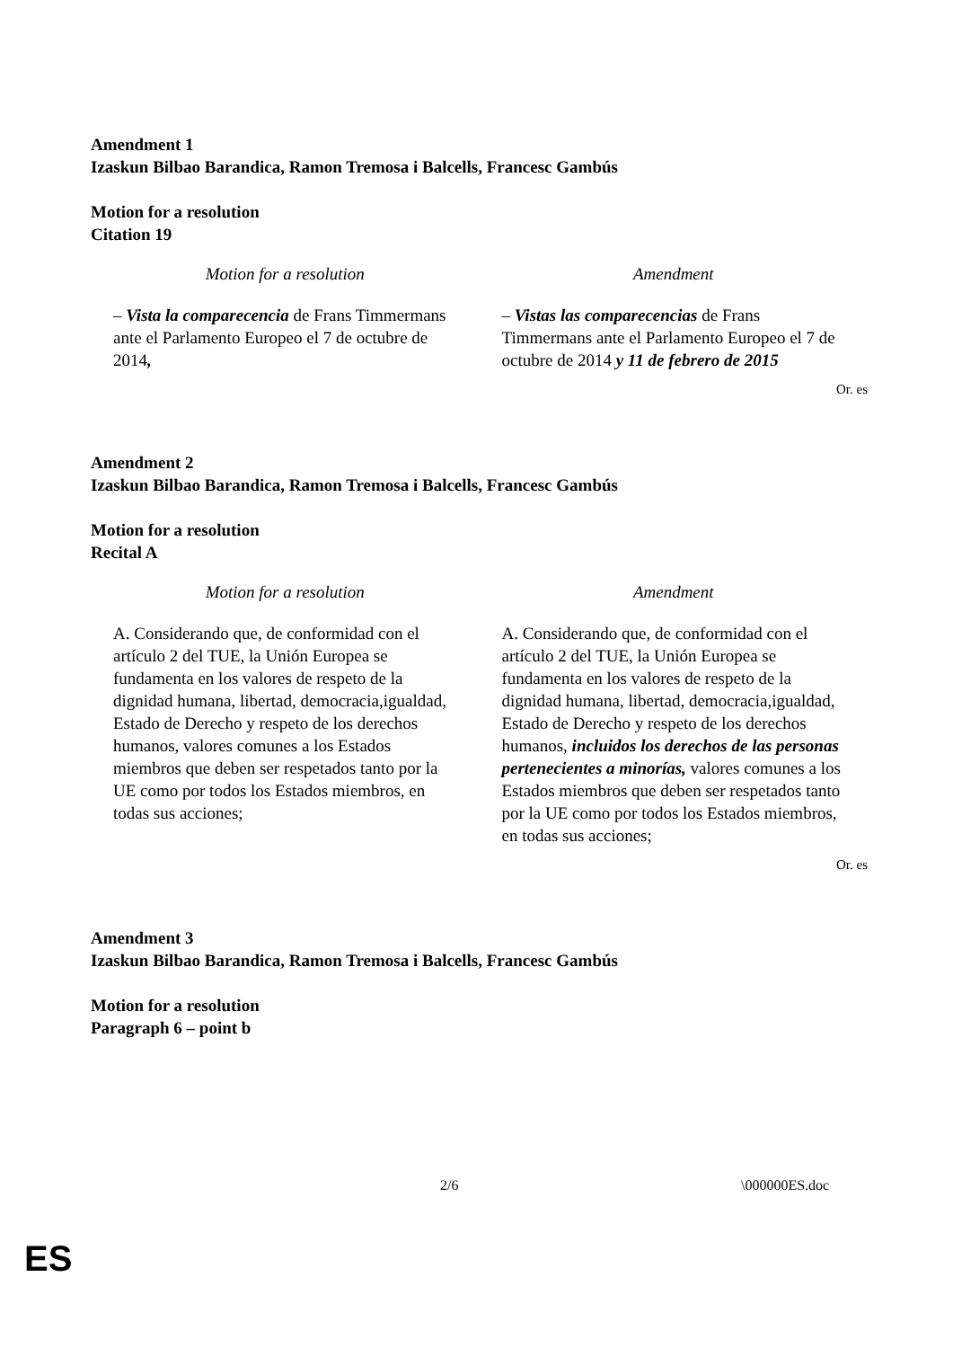Amendment 1
Izaskun Bilbao Barandica, Ramon Tremosa i Balcells, Francesc Gambús
Motion for a resolution
Citation 19
| Motion for a resolution | Amendment |
| --- | --- |
| – Vista la comparecencia de Frans Timmermans ante el Parlamento Europeo el 7 de octubre de 2014 , | – Vistas las comparecencias de Frans Timmermans ante el Parlamento Europeo el 7 de octubre de 2014 y 11 de febrero de 2015 |
Or. es
Amendment 2
Izaskun Bilbao Barandica, Ramon Tremosa i Balcells, Francesc Gambús
Motion for a resolution
Recital A
| Motion for a resolution | Amendment |
| --- | --- |
| A. Considerando que, de conformidad con el artículo 2 del TUE, la Unión Europea se fundamenta en los valores de respeto de la dignidad humana, libertad, democracia,igualdad, Estado de Derecho y respeto de los derechos humanos, valores comunes a los Estados miembros que deben ser respetados tanto por la UE como por todos los Estados miembros, en todas sus acciones; | A. Considerando que, de conformidad con el artículo 2 del TUE, la Unión Europea se fundamenta en los valores de respeto de la dignidad humana, libertad, democracia,igualdad, Estado de Derecho y respeto de los derechos humanos, incluidos los derechos de las personas pertenecientes a minorías, valores comunes a los Estados miembros que deben ser respetados tanto por la UE como por todos los Estados miembros, en todas sus acciones; |
Or. es
Amendment 3
Izaskun Bilbao Barandica, Ramon Tremosa i Balcells, Francesc Gambús
Motion for a resolution
Paragraph 6 – point b
2/6 \000000ES.doc
ES